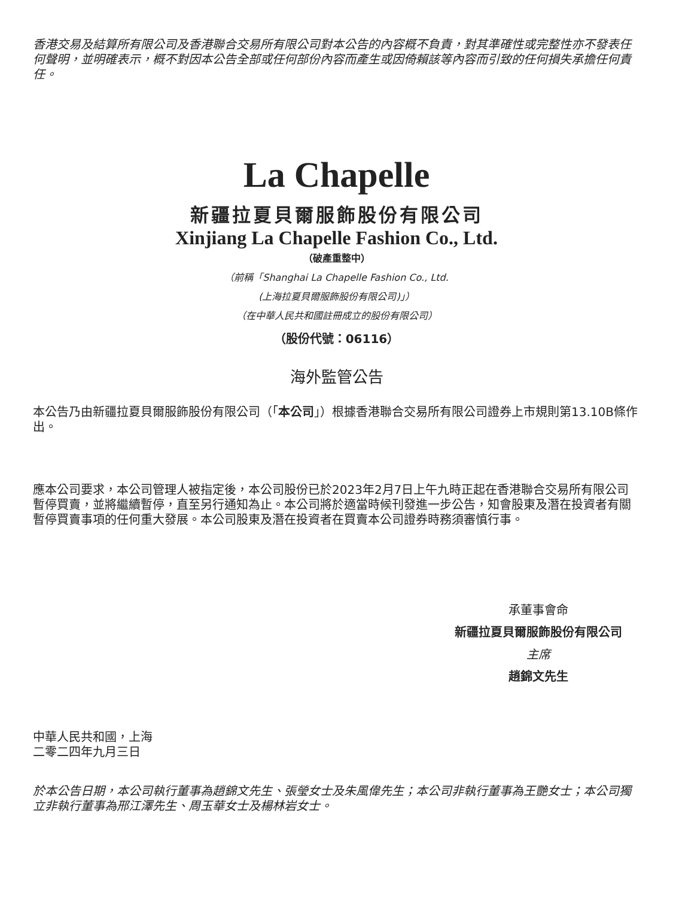香港交易及結算所有限公司及香港聯合交易所有限公司對本公告的內容概不負責，對其準確性或完整性亦不發表任何聲明，並明確表示，概不對因本公告全部或任何部份內容而產生或因倚賴該等內容而引致的任何損失承擔任何責任。
La Chapelle
新疆拉夏貝爾服飾股份有限公司
Xinjiang La Chapelle Fashion Co., Ltd.
（破產重整中）
（前稱「Shanghai La Chapelle Fashion Co., Ltd.
(上海拉夏貝爾服飾股份有限公司)」）
（在中華人民共和國註冊成立的股份有限公司）
（股份代號：06116）
海外監管公告
本公告乃由新疆拉夏貝爾服飾股份有限公司（「本公司」）根據香港聯合交易所有限公司證券上市規則第13.10B條作出。
應本公司要求，本公司管理人被指定後，本公司股份已於2023年2月7日上午九時正起在香港聯合交易所有限公司暫停買賣，並將繼續暫停，直至另行通知為止。本公司將於適當時候刊發進一步公告，知會股東及潛在投資者有關暫停買賣事項的任何重大發展。本公司股東及潛在投資者在買賣本公司證券時務須審慎行事。
承董事會命
新疆拉夏貝爾服飾股份有限公司
主席
趙錦文先生
中華人民共和國，上海
二零二四年九月三日
於本公告日期，本公司執行董事為趙錦文先生、張瑩女士及朱風偉先生；本公司非執行董事為王艷女士；本公司獨立非執行董事為邢江澤先生、周玉華女士及楊林岩女士。